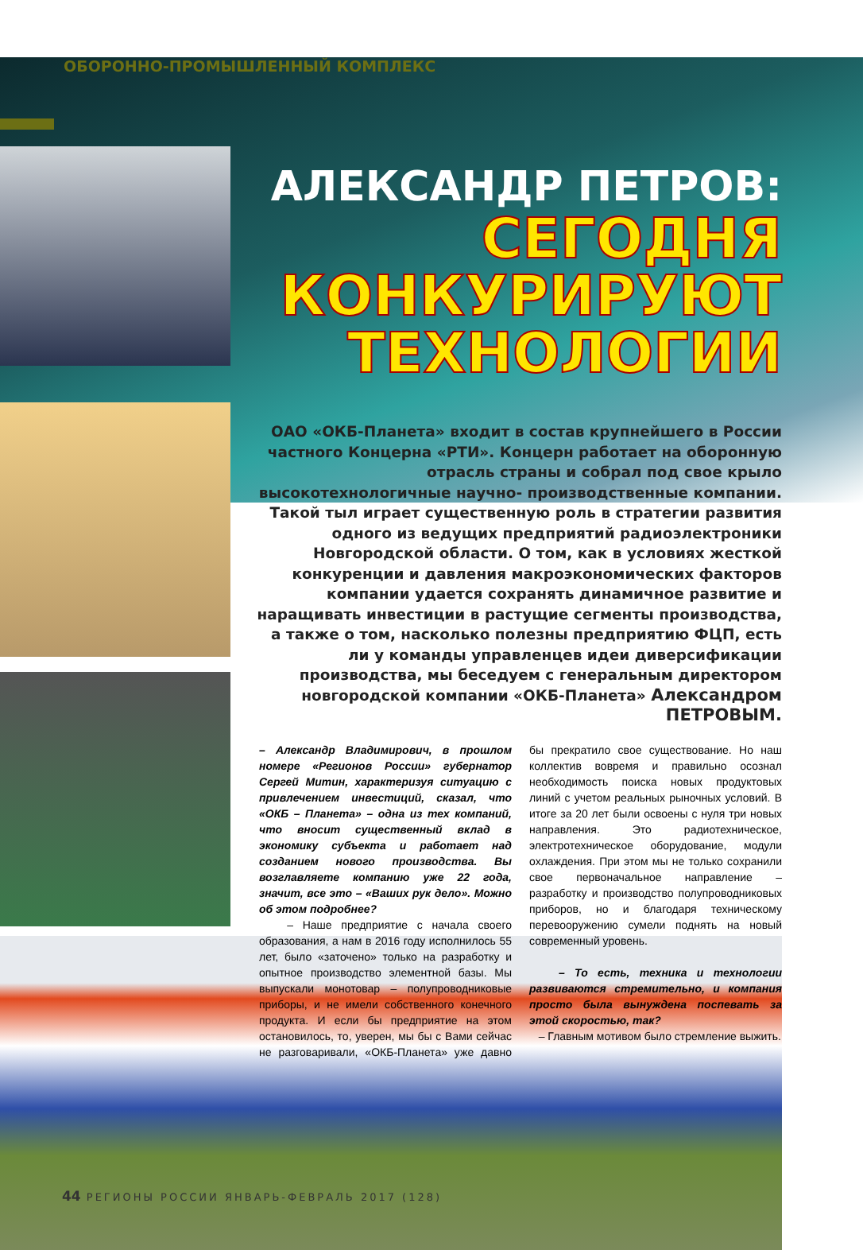ОБОРОННО-ПРОМЫШЛЕННЫЙ КОМПЛЕКС
АЛЕКСАНДР ПЕТРОВ:
СЕГОДНЯ
КОНКУРИРУЮТ
ТЕХНОЛОГИИ
ОАО «ОКБ-Планета» входит в состав крупнейшего в России частного Концерна «РТИ». Концерн работает на оборонную отрасль страны и собрал под свое крыло высокотехнологичные научно- производственные компании. Такой тыл играет существенную роль в стратегии развития одного из ведущих предприятий радиоэлектроники Новгородской области. О том, как в условиях жесткой конкуренции и давления макроэкономических факторов компании удается сохранять динамичное развитие и наращивать инвестиции в растущие сегменты производства, а также о том, насколько полезны предприятию ФЦП, есть ли у команды управленцев идеи диверсификации производства, мы беседуем с генеральным директором новгородской компании «ОКБ-Планета» Александром ПЕТРОВЫМ.
– Александр Владимирович, в прошлом номере «Регионов России» губернатор Сергей Митин, характеризуя ситуацию с привлечением инвестиций, сказал, что «ОКБ – Планета» – одна из тех компаний, что вносит существенный вклад в экономику субъекта и работает над созданием нового производства. Вы возглавляете компанию уже 22 года, значит, все это – «Ваших рук дело». Можно об этом подробнее?
– Наше предприятие с начала своего образования, а нам в 2016 году исполнилось 55 лет, было «заточено» только на разработку и опытное производство элементной базы. Мы выпускали монотовар – полупроводниковые приборы, и не имели собственного конечного продукта. И если бы предприятие на этом остановилось, то, уверен, мы бы с Вами сейчас не разговаривали, «ОКБ-Планета» уже давно бы прекратило свое существование. Но наш коллектив вовремя и правильно осознал необходимость поиска новых продуктовых линий с учетом реальных рыночных условий. В итоге за 20 лет были освоены с нуля три новых направления. Это радиотехническое, электротехническое оборудование, модули охлаждения. При этом мы не только сохранили свое первоначальное направление – разработку и производство полупроводниковых приборов, но и благодаря техническому перевооружению сумели поднять на новый современный уровень.
– То есть, техника и технологии развиваются стремительно, и компания просто была вынуждена поспевать за этой скоростью, так?
– Главным мотивом было стремление выжить.
44 РЕГИОНЫ РОССИИ ЯНВАРЬ-ФЕВРАЛЬ 2017 (128)